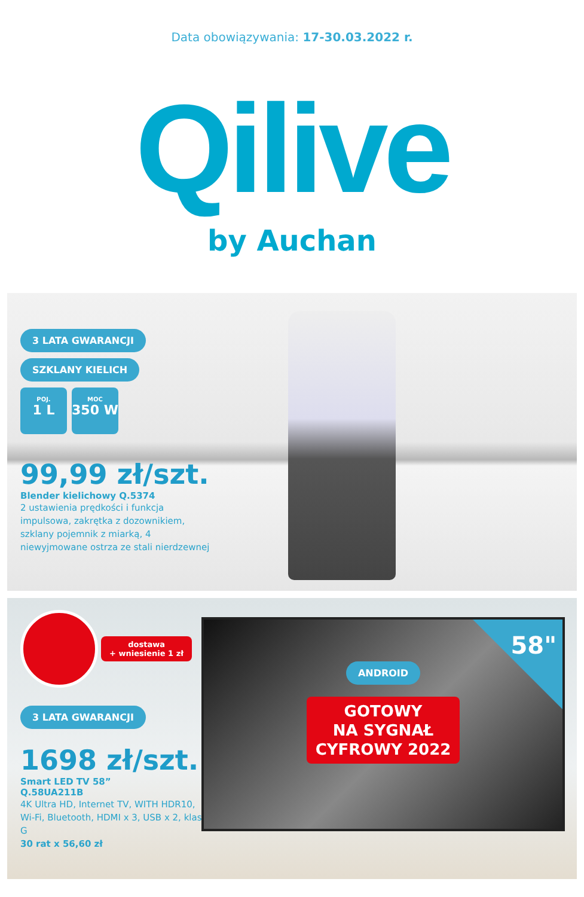Data obowiązywania: 17-30.03.2022 r.
Qilive
by Auchan
3 LATA GWARANCJI
SZKLANY KIELICH
POJ. 1 L
MOC 350 W
99,99 zł/szt.
Blender kielichowy Q.5374
2 ustawienia prędkości i funkcja impulsowa, zakrętka z dozownikiem, szklany pojemnik z miarką, 4 niewyjmowane ostrza ze stali nierdzewnej
dostawa
+ wniesienie 1 zł
3 LATA GWARANCJI
1698 zł/szt.
Smart LED TV 58”
Q.58UA211B
4K Ultra HD, Internet TV, WITH HDR10, Wi-Fi, Bluetooth, HDMI x 3, USB x 2, klasa: G
30 rat x 56,60 zł
58"
ANDROID
GOTOWY
NA SYGNAŁ
CYFROWY 2022